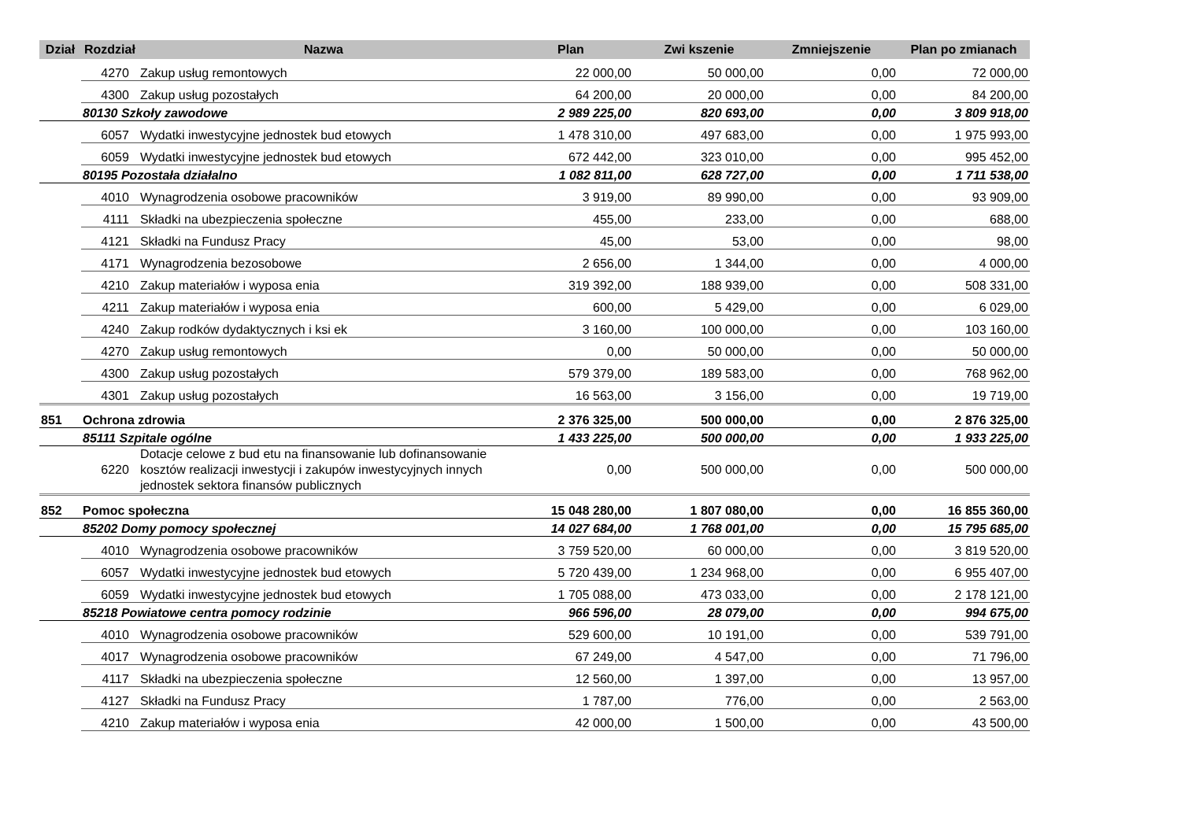| Dział | Rozdział | Nazwa | Plan | Zwi kszenie | Zmniejszenie | Plan po zmianach |
| --- | --- | --- | --- | --- | --- | --- |
| | 4270 | Zakup usług remontowych | 22 000,00 | 50 000,00 | 0,00 | 72 000,00 |
| | 4300 | Zakup usług pozostałych | 64 200,00 | 20 000,00 | 0,00 | 84 200,00 |
| | 80130 Szkoły zawodowe | | 2 989 225,00 | 820 693,00 | 0,00 | 3 809 918,00 |
| | 6057 | Wydatki inwestycyjne jednostek bud etowych | 1 478 310,00 | 497 683,00 | 0,00 | 1 975 993,00 |
| | 6059 | Wydatki inwestycyjne jednostek bud etowych | 672 442,00 | 323 010,00 | 0,00 | 995 452,00 |
| | 80195 Pozostała działalno | | 1 082 811,00 | 628 727,00 | 0,00 | 1 711 538,00 |
| | 4010 | Wynagrodzenia osobowe pracowników | 3 919,00 | 89 990,00 | 0,00 | 93 909,00 |
| | 4111 | Składki na ubezpieczenia społeczne | 455,00 | 233,00 | 0,00 | 688,00 |
| | 4121 | Składki na Fundusz Pracy | 45,00 | 53,00 | 0,00 | 98,00 |
| | 4171 | Wynagrodzenia bezosobowe | 2 656,00 | 1 344,00 | 0,00 | 4 000,00 |
| | 4210 | Zakup materiałów i wyposa enia | 319 392,00 | 188 939,00 | 0,00 | 508 331,00 |
| | 4211 | Zakup materiałów i wyposa enia | 600,00 | 5 429,00 | 0,00 | 6 029,00 |
| | 4240 | Zakup rodków dydaktycznych i ksi ek | 3 160,00 | 100 000,00 | 0,00 | 103 160,00 |
| | 4270 | Zakup usług remontowych | 0,00 | 50 000,00 | 0,00 | 50 000,00 |
| | 4300 | Zakup usług pozostałych | 579 379,00 | 189 583,00 | 0,00 | 768 962,00 |
| | 4301 | Zakup usług pozostałych | 16 563,00 | 3 156,00 | 0,00 | 19 719,00 |
| 851 | Ochrona zdrowia | | 2 376 325,00 | 500 000,00 | 0,00 | 2 876 325,00 |
| | 85111 Szpitale ogólne | | 1 433 225,00 | 500 000,00 | 0,00 | 1 933 225,00 |
| | 6220 | Dotacje celowe z bud etu na finansowanie lub dofinansowanie kosztów realizacji inwestycji i zakupów inwestycyjnych innych jednostek sektora finansów publicznych | 0,00 | 500 000,00 | 0,00 | 500 000,00 |
| 852 | Pomoc społeczna | | 15 048 280,00 | 1 807 080,00 | 0,00 | 16 855 360,00 |
| | 85202 Domy pomocy społecznej | | 14 027 684,00 | 1 768 001,00 | 0,00 | 15 795 685,00 |
| | 4010 | Wynagrodzenia osobowe pracowników | 3 759 520,00 | 60 000,00 | 0,00 | 3 819 520,00 |
| | 6057 | Wydatki inwestycyjne jednostek bud etowych | 5 720 439,00 | 1 234 968,00 | 0,00 | 6 955 407,00 |
| | 6059 | Wydatki inwestycyjne jednostek bud etowych | 1 705 088,00 | 473 033,00 | 0,00 | 2 178 121,00 |
| | 85218 Powiatowe centra pomocy rodzinie | | 966 596,00 | 28 079,00 | 0,00 | 994 675,00 |
| | 4010 | Wynagrodzenia osobowe pracowników | 529 600,00 | 10 191,00 | 0,00 | 539 791,00 |
| | 4017 | Wynagrodzenia osobowe pracowników | 67 249,00 | 4 547,00 | 0,00 | 71 796,00 |
| | 4117 | Składki na ubezpieczenia społeczne | 12 560,00 | 1 397,00 | 0,00 | 13 957,00 |
| | 4127 | Składki na Fundusz Pracy | 1 787,00 | 776,00 | 0,00 | 2 563,00 |
| | 4210 | Zakup materiałów i wyposa enia | 42 000,00 | 1 500,00 | 0,00 | 43 500,00 |